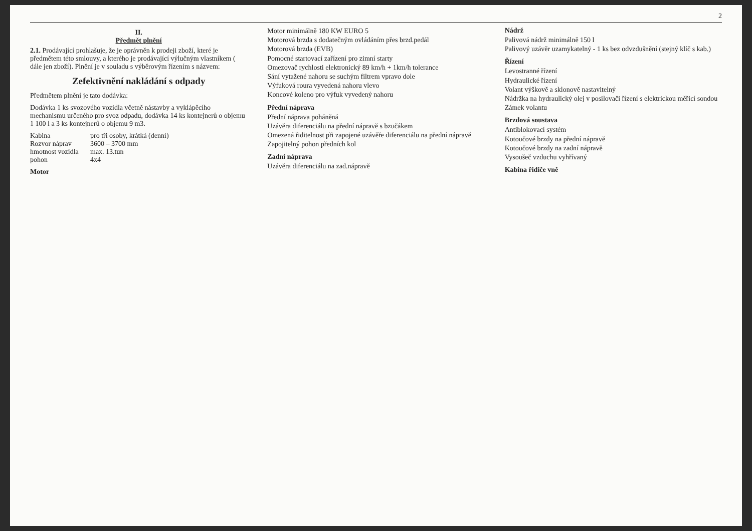2
II.
Předmět plnění
2.1. Prodávající prohlašuje, že je oprávněn k prodeji zboží, které je předmětem této smlouvy, a kterého je prodávající výlučným vlastníkem ( dále jen zboží). Plnění je v souladu s výběrovým řízením s názvem:
Zefektivnění nakládání s odpady
Předmětem plnění je tato dodávka:
Dodávka 1 ks svozového vozidla včetně nástavby a vyklápěcího mechanismu určeného pro svoz odpadu, dodávka 14 ks kontejnerů o objemu 1 100 l a 3 ks kontejnerů o objemu 9 m3.
Kabina
pro tři osoby, krátká (denní)
Rozvor náprav
3600 – 3700 mm
hmotnost vozidla
max. 13.tun
pohon
4x4
Motor
Motor minimálně 180 KW EURO 5
Motorová brzda s dodatečným ovládáním přes brzd.pedál
Motorová brzda (EVB)
Pomocné startovací zařízení pro zimní starty
Omezovač rychlosti elektronický 89 km/h + 1km/h tolerance
Sání vytažené nahoru se suchým filtrem vpravo dole
Výfuková roura vyvedená nahoru vlevo
Koncové koleno pro výfuk vyvedený nahoru
Přední náprava
Přední náprava poháněná
Uzávěra diferenciálu na přední nápravě s bzučákem
Omezená řiditelnost při zapojené uzávěře diferenciálu na přední nápravě
Zapojitelný pohon předních kol
Zadní náprava
Uzávěra diferenciálu na zad.nápravě
Nádrž
Palivová nádrž minimálně 150 l
Palivový uzávěr uzamykatelný - 1 ks bez odvzdušnění (stejný klíč s kab.)
Řízení
Levostranné řízení
Hydraulické řízení
Volant výškově a sklonově nastavitelný
Nádržka na hydraulický olej v posilovači řízení s elektrickou měřicí sondou
Zámek volantu
Brzdová soustava
Antiblokovací systém
Kotoučové brzdy na přední nápravě
Kotoučové brzdy na zadní nápravě
Vysoušeč vzduchu vyhřívaný
Kabina řidiče vně